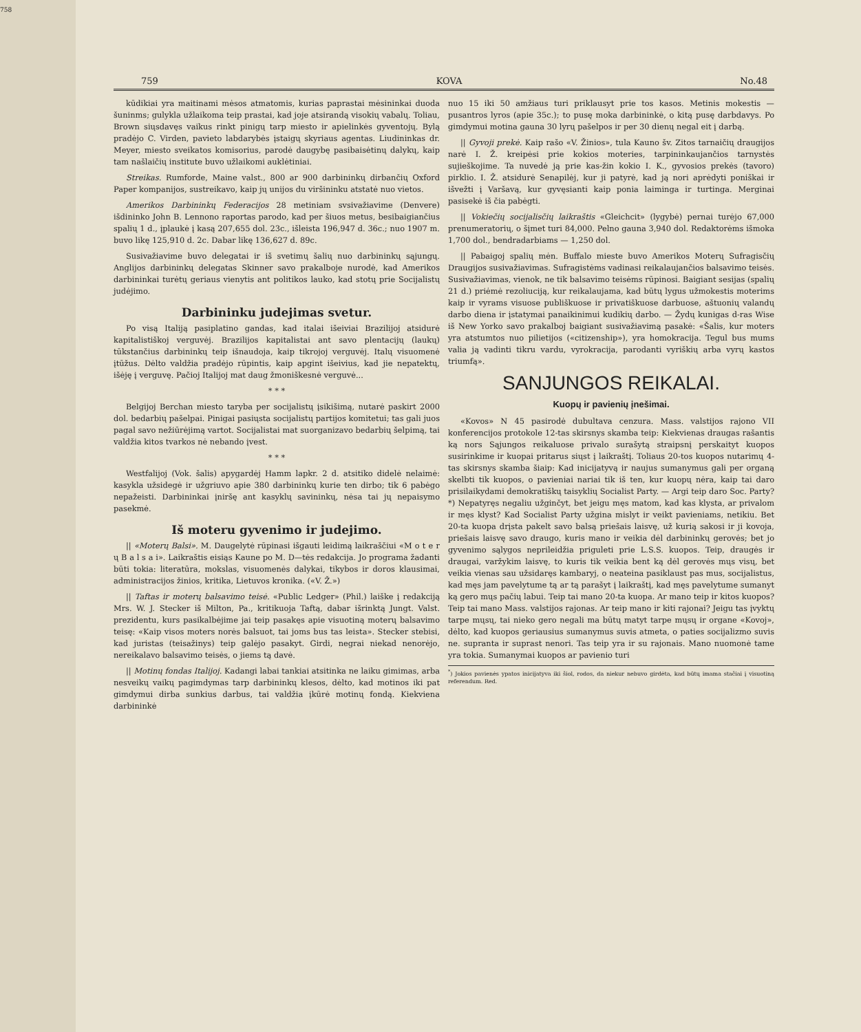758
759 KOVA No.48
kūdikiai yra maitinami mėsos atmatomis, kurias paprastai mėsininkai duoda šuninms; gulykla užlaikoma teip prastai, kad joje atsirandą visokių vabalų. Toliau, Brown siųsdavęs vaikus rinkt pinigų tarp miesto ir apielinkės gyventojų. Bylą pradėjo C. Virden, pavieto labdarybės įstaigų skyriaus agentas. Liudininkas dr. Meyer, miesto sveikatos komisorius, parodė daugybę pasibaisėtinų dalykų, kaip tam našlaičių institute buvo užlaikomi auklėtiniai.
Streikas. Rumforde, Maine valst., 800 ar 900 darbininkų dirbančių Oxford Paper kompanijos, sustreikavo, kaip jų unijos du viršininku atstatė nuo vietos.
Amerikos Darbininkų Federacijos 28 metiniam svsivažiavime (Denvere) išdininko John B. Lennono raportas parodo, kad per šiuos metus, besibaigiančius spalių 1 d., įplaukė į kasą 207,655 dol. 23c., išleista 196,947 d. 36c.; nuo 1907 m. buvo likę 125,910 d. 2c. Dabar likę 136,627 d. 89c.
Susivažiavime buvo delegatai ir iš svetimų šalių nuo darbininkų sąjungų. Anglijos darbininkų delegatas Skinner savo prakalboje nurodė, kad Amerikos darbininkai turėtų geriaus vienytis ant politikos lauko, kad stotų prie Socijalistų judėjimo.
Darbininku judejimas svetur.
Po visą Italiją pasiplatino gandas, kad italai išeiviai Brazilijoj atsidurė kapitalistiškoj verguvėj. Brazilijos kapitalistai ant savo plentacijų (laukų) tūkstančius darbininkų teip išnaudoja, kaip tikrojoj verguvėj. Italų visuomenė įtūžus. Dėlto valdžia pradėjo rūpintis, kaip apgint išeivius, kad jie nepatektų, išėję į verguvę. Pačioj Italijoj mat daug žmoniškesnė verguvė...
* * *
Belgijoj Berchan miesto taryba per socijalistų įsikišimą, nutarė paskirt 2000 dol. bedarbių pašelpai. Pinigai pasiųsta socijalistų partijos komitetui; tas gali juos pagal savo nežiūrėjimą vartot. Socijalistai mat suorganizavo bedarbių šelpimą, tai valdžia kitos tvarkos nė nebando įvest.
* * *
Westfalijoj (Vok. šalis) apygardėj Hamm lapkr. 2 d. atsitiko didelė nelaimė: kasykla užsidegė ir užgriuvo apie 380 darbininkų kurie ten dirbo; tik 6 pabėgo nepažeisti. Darbininkai įniršę ant kasyklų savininkų, nėsa tai jų nepaisymo pasekmė.
Iš moteru gyvenimo ir judejimo.
|| «Moterų Balsi». M. Daugelytė rūpinasi išgauti leidimą laikraščiui «M o t e r ų B a l s a i». Laikraštis eisiąs Kaune po M. D—tės redakcija. Jo programa žadanti būti tokia: literatūra, mokslas, visuomenės dalykai, tikybos ir doros klausimai, administracijos žinios, kritika, Lietuvos kronika. («V. Ž.»)
|| Taftas ir moterų balsavimo teisė. «Public Ledger» (Phil.) laiške į redakciją Mrs. W. J. Stecker iš Milton, Pa., kritikuoja Taftą, dabar išrinktą Jungt. Valst. prezidentu, kurs pasikalbėjime jai teip pasakęs apie visuotiną moterų balsavimo teisę: «Kaip visos moters norės balsuot, tai joms bus tas leista». Stecker stebisi, kad juristas (teisažinys) teip galėjo pasakyt. Girdi, negrai niekad nenorėjo, nereikalavo balsavimo teisės, o jiems tą davė.
|| Motinų fondas Italijoj. Kadangi labai tankiai atsitinka ne laiku gimimas, arba nesveikų vaikų pagimdymas tarp darbininkų klesos, dėlto, kad motinos iki pat gimdymui dirba sunkius darbus, tai valdžia įkūrė motinų fondą. Kiekviena darbininkė
nuo 15 iki 50 amžiaus turi priklausyt prie tos kasos. Metinis mokestis — pusantros lyros (apie 35c.); to pusę moka darbininkė, o kitą pusę darbdavys. Po gimdymui motina gauna 30 lyrų pašelpos ir per 30 dienų negal eit į darbą.
|| Gyvoji prekė. Kaip rašo «V. Žinios», tula Kauno šv. Zitos tarnaičių draugijos narė I. Ž. kreipėsi prie kokios moteries, tarpininkaujančios tarnystės sujieškojime. Ta nuvedė ją prie kas-žin kokio I. K., gyvosios prekės (tavoro) pirklio. I. Ž. atsidurė Senapilėj, kur ji patyrė, kad ją nori aprėdyti poniškai ir išvežti į Varšavą, kur gyvęsianti kaip ponia laiminga ir turtinga. Merginai pasisekė iš čia pabėgti.
|| Vokiečių socijalisčių laikraštis «Gleichcit» (lygybė) pernai turėjo 67,000 prenumeratorių, o šįmet turi 84,000. Pelno gauna 3,940 dol. Redaktorėms išmoka 1,700 dol., bendradarbiams — 1,250 dol.
|| Pabaigoj spalių mėn. Buffalo mieste buvo Amerikos Moterų Sufragisčių Draugijos susivažiavimas. Sufragistėms vadinasi reikalaujančios balsavimo teisės. Susivažiavimas, vienok, ne tik balsavimo teisėms rūpinosi. Baigiant sesijas (spalių 21 d.) priėmė rezoliuciją, kur reikalaujama, kad būtų lygus užmokestis moterims kaip ir vyrams visuose publiškuose ir privatiškuose darbuose, aštuonių valandų darbo diena ir įstatymai panaikinimui kudikių darbo. — Žydų kunigas d-ras Wise iš New Yorko savo prakalboj baigiant susivažiavimą pasakė: «Šalis, kur moters yra atstumtos nuo pilietijos («citizenship»), yra homokracija. Tegul bus mums valia ją vadinti tikru vardu, vyrokracija, parodanti vyriškių arba vyrų kastos triumfą».
SANJUNGOS REIKALAI.
Kuopų ir pavienių įnešimai.
«Kovos» N 45 pasirodė dubultava cenzura. Mass. valstijos rajono VII konferencijos protokole 12-tas skirsnys skamba teip: Kiekvienas draugas rašantis ką nors Sąjungos reikaluose privalo surašytą straipsnį perskaityt kuopos susirinkime ir kuopai pritarus siųst į laikraštį. Toliaus 20-tos kuopos nutarimų 4-tas skirsnys skamba šiaip: Kad inicijatyvą ir naujus sumanymus gali per organą skelbti tik kuopos, o pavieniai nariai tik iš ten, kur kuopų nėra, kaip tai daro prisilaikydami demokratiškų taisyklių Socialist Party. — Argi teip daro Soc. Party?*) Nepatyręs negaliu užginčyt, bet jeigu męs matom, kad kas klysta, ar privalom ir męs klyst? Kad Socialist Party užgina mislyt ir veikt pavieniams, netikiu. Bet 20-ta kuopa drįsta pakelt savo balsą priešais laisvę, už kurią sakosi ir ji kovoja, priešais laisvę savo draugo, kuris mano ir veikia dėl darbininkų gerovės; bet jo gyvenimo sąlygos neprileidžia priguleti prie L.S.S. kuopos. Teip, draugės ir draugai, varžykim laisvę, to kuris tik veikia bent ką dėl gerovės mųs visų, bet veikia vienas sau užsidaręs kambaryj, o neateina pasiklaust pas mus, socijalistus, kad męs jam pavelytume tą ar tą parašyt į laikraštį, kad męs pavelytume sumanyt ką gero mųs pačių labui. Teip tai mano 20-ta kuopa. Ar mano teip ir kitos kuopos? Teip tai mano Mass. valstijos rajonas. Ar teip mano ir kiti rajonai? Jeigu tas įvyktų tarpe mųsų, tai nieko gero negali ma būtų matyt tarpe mųsų ir organe «Kovoj», dėlto, kad kuopos geriausius sumanymus suvis atmeta, o paties socijalizmo suvis ne. supranta ir suprast nenori. Tas teip yra ir su rajonais. Mano nuomonė tame yra tokia. Sumanymai kuopos ar pavienio turi
<sup>*</sup>) Jokios pavienės ypatos inicijatyva iki šiol, rodos, da niekur nebuvo girdėta, kad būtų imama stačiai į visuotiną referendum. Red.